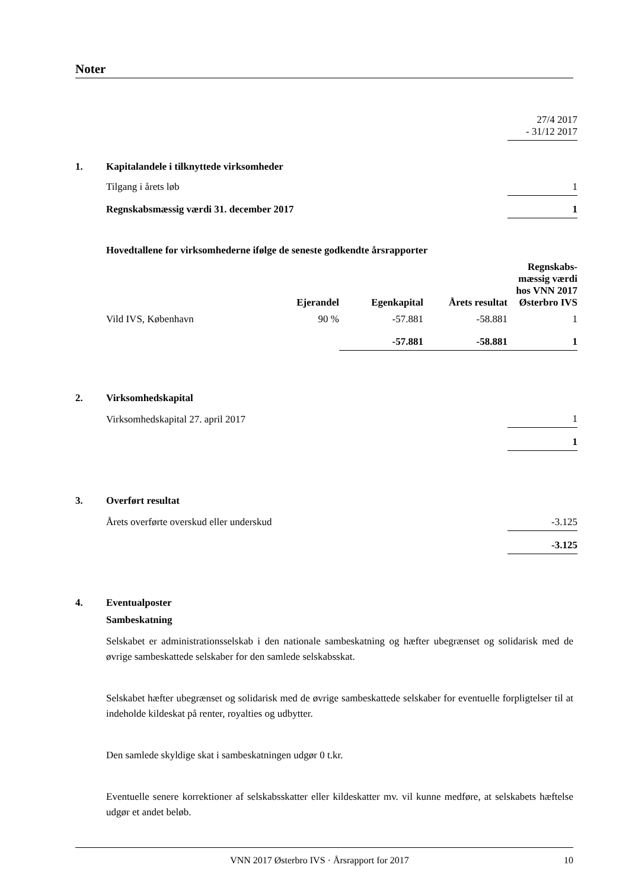Noter
| | 27/4 2017 - 31/12 2017 |
| 1. | Kapitalandele i tilknyttede virksomheder | |
| | Tilgang i årets løb | 1 |
| | Regnskabsmæssig værdi 31. december 2017 | 1 |
| | Hovedtallene for virksomhederne ifølge de seneste godkendte årsrapporter | | | | |
| | | Ejerandel | Egenkapital | Årets resultat | Regnskabs- mæssig værdi hos VNN 2017 Østerbro IVS |
| | Vild IVS, København | 90 % | -57.881 | -58.881 | 1 |
| | | | -57.881 | -58.881 | 1 |
| 2. | Virksomhedskapital | |
| | Virksomhedskapital 27. april 2017 | 1 |
| | | 1 |
| 3. | Overført resultat | |
| | Årets overførte overskud eller underskud | -3.125 |
| | | -3.125 |
4. Eventualposter
Sambeskatning
Selskabet er administrationsselskab i den nationale sambeskatning og hæfter ubegrænset og solidarisk med de øvrige sambeskattede selskaber for den samlede selskabsskat.
Selskabet hæfter ubegrænset og solidarisk med de øvrige sambeskattede selskaber for eventuelle forpligtelser til at indeholde kildeskat på renter, royalties og udbytter.
Den samlede skyldige skat i sambeskatningen udgør 0 t.kr.
Eventuelle senere korrektioner af selskabsskatter eller kildeskatter mv. vil kunne medføre, at selskabets hæftelse udgør et andet beløb.
VNN 2017 Østerbro IVS · Årsrapport for 2017 10